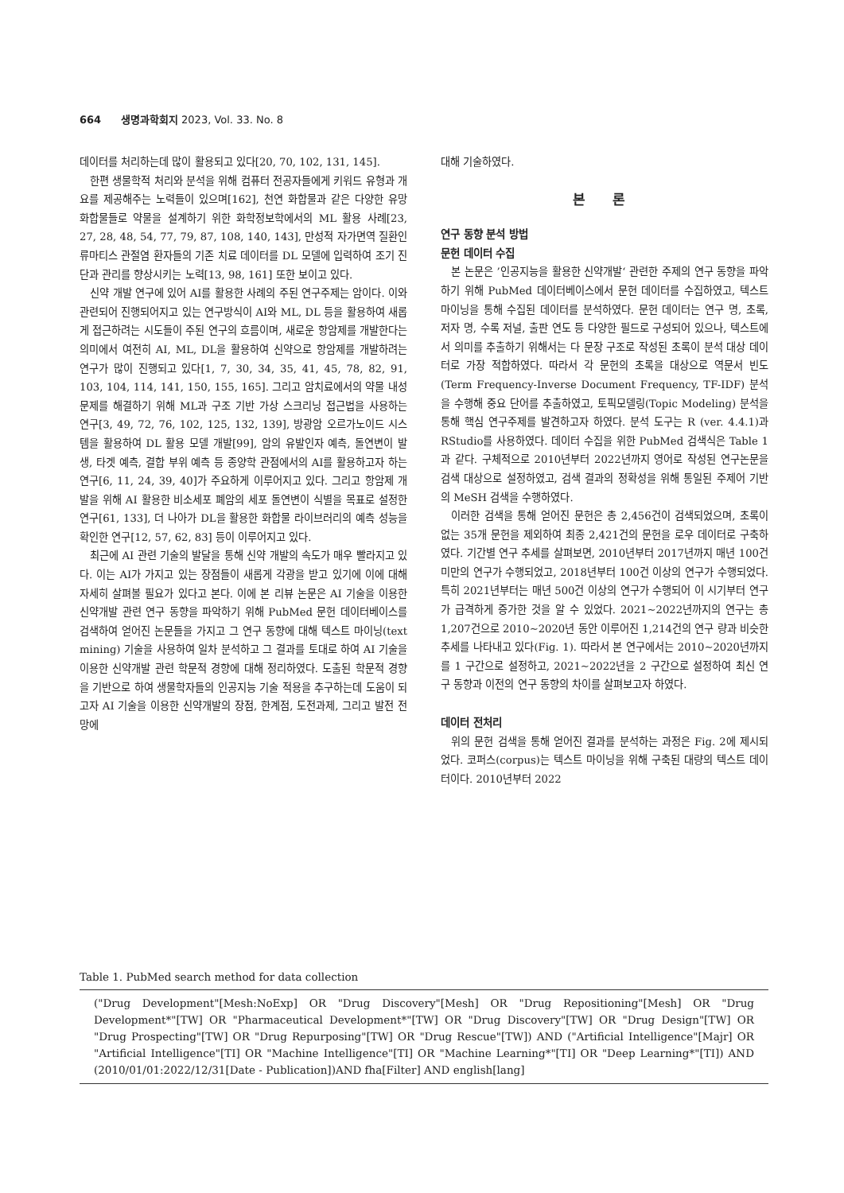664 생명과학회지 2023, Vol. 33. No. 8
데이터를 처리하는데 많이 활용되고 있다[20, 70, 102, 131, 145].
한편 생물학적 처리와 분석을 위해 컴퓨터 전공자들에게 키워드 유형과 개요를 제공해주는 노력들이 있으며[162], 천연 화합물과 같은 다양한 유망 화합물들로 약물을 설계하기 위한 화학정보학에서의 ML 활용 사례[23, 27, 28, 48, 54, 77, 79, 87, 108, 140, 143], 만성적 자가면역 질환인 류마티스 관절염 환자들의 기존 치료 데이터를 DL 모델에 입력하여 조기 진단과 관리를 향상시키는 노력[13, 98, 161] 또한 보이고 있다.
신약 개발 연구에 있어 AI를 활용한 사례의 주된 연구주제는 암이다. 이와 관련되어 진행되어지고 있는 연구방식이 AI와 ML, DL 등을 활용하여 새롭게 접근하려는 시도들이 주된 연구의 흐름이며, 새로운 항암제를 개발한다는 의미에서 여전히 AI, ML, DL을 활용하여 신약으로 항암제를 개발하려는 연구가 많이 진행되고 있다[1, 7, 30, 34, 35, 41, 45, 78, 82, 91, 103, 104, 114, 141, 150, 155, 165]. 그리고 암치료에서의 약물 내성 문제를 해결하기 위해 ML과 구조 기반 가상 스크리닝 접근법을 사용하는 연구[3, 49, 72, 76, 102, 125, 132, 139], 방광암 오르가노이드 시스템을 활용하여 DL 활용 모델 개발[99], 암의 유발인자 예측, 돌연변이 발생, 타겟 예측, 결합 부위 예측 등 종양학 관점에서의 AI를 활용하고자 하는 연구[6, 11, 24, 39, 40]가 주요하게 이루어지고 있다. 그리고 항암제 개발을 위해 AI 활용한 비소세포 폐암의 세포 돌연변이 식별을 목표로 설정한 연구[61, 133], 더 나아가 DL을 활용한 화합물 라이브러리의 예측 성능을 확인한 연구[12, 57, 62, 83] 등이 이루어지고 있다.
최근에 AI 관련 기술의 발달을 통해 신약 개발의 속도가 매우 빨라지고 있다. 이는 AI가 가지고 있는 장점들이 새롭게 각광을 받고 있기에 이에 대해 자세히 살펴볼 필요가 있다고 본다. 이에 본 리뷰 논문은 AI 기술을 이용한 신약개발 관련 연구 동향을 파악하기 위해 PubMed 문헌 데이터베이스를 검색하여 얻어진 논문들을 가지고 그 연구 동향에 대해 텍스트 마이닝(text mining) 기술을 사용하여 일차 분석하고 그 결과를 토대로 하여 AI 기술을 이용한 신약개발 관련 학문적 경향에 대해 정리하였다. 도출된 학문적 경향을 기반으로 하여 생물학자들의 인공지능 기술 적용을 추구하는데 도움이 되고자 AI 기술을 이용한 신약개발의 장점, 한계점, 도전과제, 그리고 발전 전망에
대해 기술하였다.
본 론
연구 동향 분석 방법
문헌 데이터 수집
본 논문은 ’인공지능을 활용한 신약개발‘ 관련한 주제의 연구 동향을 파악하기 위해 PubMed 데이터베이스에서 문헌 데이터를 수집하였고, 텍스트 마이닝을 통해 수집된 데이터를 분석하였다. 문헌 데이터는 연구 명, 초록, 저자 명, 수록 저널, 출판 연도 등 다양한 필드로 구성되어 있으나, 텍스트에서 의미를 추출하기 위해서는 다 문장 구조로 작성된 초록이 분석 대상 데이터로 가장 적합하였다. 따라서 각 문헌의 초록을 대상으로 역문서 빈도(Term Frequency-Inverse Document Frequency, TF-IDF) 분석을 수행해 중요 단어를 추출하였고, 토픽모델링(Topic Modeling) 분석을 통해 핵심 연구주제를 발견하고자 하였다. 분석 도구는 R (ver. 4.4.1)과 RStudio를 사용하였다. 데이터 수집을 위한 PubMed 검색식은 Table 1과 같다. 구체적으로 2010년부터 2022년까지 영어로 작성된 연구논문을 검색 대상으로 설정하였고, 검색 결과의 정확성을 위해 통일된 주제어 기반의 MeSH 검색을 수행하였다.
이러한 검색을 통해 얻어진 문헌은 총 2,456건이 검색되었으며, 초록이 없는 35개 문헌을 제외하여 최종 2,421건의 문헌을 로우 데이터로 구축하였다. 기간별 연구 추세를 살펴보면, 2010년부터 2017년까지 매년 100건 미만의 연구가 수행되었고, 2018년부터 100건 이상의 연구가 수행되었다. 특히 2021년부터는 매년 500건 이상의 연구가 수행되어 이 시기부터 연구가 급격하게 증가한 것을 알 수 있었다. 2021~2022년까지의 연구는 총 1,207건으로 2010~2020년 동안 이루어진 1,214건의 연구 량과 비슷한 추세를 나타내고 있다(Fig. 1). 따라서 본 연구에서는 2010~2020년까지를 1 구간으로 설정하고, 2021~2022년을 2 구간으로 설정하여 최신 연구 동향과 이전의 연구 동향의 차이를 살펴보고자 하였다.
데이터 전처리
위의 문헌 검색을 통해 얻어진 결과를 분석하는 과정은 Fig. 2에 제시되었다. 코퍼스(corpus)는 텍스트 마이닝을 위해 구축된 대량의 텍스트 데이터이다. 2010년부터 2022
Table 1. PubMed search method for data collection
| ("Drug Development"[Mesh:NoExp] OR "Drug Discovery"[Mesh] OR "Drug Repositioning"[Mesh] OR "Drug Development*"[TW] OR "Pharmaceutical Development*"[TW] OR "Drug Discovery"[TW] OR "Drug Design"[TW] OR "Drug Prospecting"[TW] OR "Drug Repurposing"[TW] OR "Drug Rescue"[TW]) AND ("Artificial Intelligence"[Majr] OR "Artificial Intelligence"[TI] OR "Machine Intelligence"[TI] OR "Machine Learning*"[TI] OR "Deep Learning*"[TI]) AND (2010/01/01:2022/12/31[Date - Publication])AND fha[Filter] AND english[lang] |